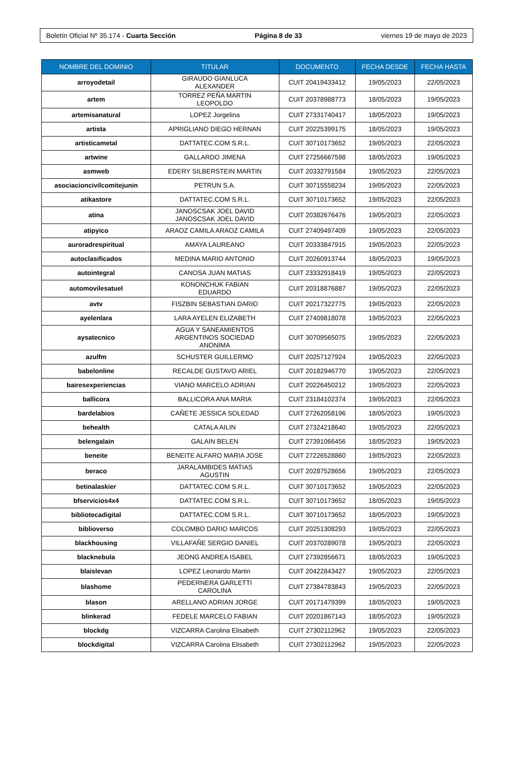Boletín Oficial Nº 35.174 - Cuarta Sección Página 8 de 33 viernes 19 de mayo de 2023
| NOMBRE DEL DOMINIO | TITULAR | DOCUMENTO | FECHA DESDE | FECHA HASTA |
| --- | --- | --- | --- | --- |
| arroyodetail | GIRAUDO GIANLUCA ALEXANDER | CUIT 20419433412 | 19/05/2023 | 22/05/2023 |
| artem | TORREZ PEÑA MARTIN LEOPOLDO | CUIT 20378988773 | 18/05/2023 | 19/05/2023 |
| artemisanatural | LOPEZ Jorgelina | CUIT 27331740417 | 18/05/2023 | 19/05/2023 |
| artista | APRIGLIANO DIEGO HERNAN | CUIT 20225399175 | 18/05/2023 | 19/05/2023 |
| artisticametal | DATTATEC.COM S.R.L. | CUIT 30710173652 | 19/05/2023 | 22/05/2023 |
| artwine | GALLARDO JIMENA | CUIT 27256667598 | 18/05/2023 | 19/05/2023 |
| asmweb | EDERY SILBERSTEIN MARTIN | CUIT 20332791584 | 19/05/2023 | 22/05/2023 |
| asociacioncivilcomitejunin | PETRUN S.A. | CUIT 30715558234 | 19/05/2023 | 22/05/2023 |
| atikastore | DATTATEC.COM S.R.L. | CUIT 30710173652 | 19/05/2023 | 22/05/2023 |
| atina | JANOSCSAK JOEL DAVID JANOSCSAK JOEL DAVID | CUIT 20382676476 | 19/05/2023 | 22/05/2023 |
| atipyico | ARAOZ CAMILA ARAOZ CAMILA | CUIT 27409497409 | 19/05/2023 | 22/05/2023 |
| auroradrespiritual | AMAYA LAUREANO | CUIT 20333847915 | 19/05/2023 | 22/05/2023 |
| autoclasificados | MEDINA MARIO ANTONIO | CUIT 20260913744 | 18/05/2023 | 19/05/2023 |
| autointegral | CANOSA JUAN MATIAS | CUIT 23332918419 | 19/05/2023 | 22/05/2023 |
| automovilesatuel | KONONCHUK FABIAN EDUARDO | CUIT 20318876887 | 19/05/2023 | 22/05/2023 |
| avtv | FISZBIN SEBASTIAN DARIO | CUIT 20217322775 | 19/05/2023 | 22/05/2023 |
| ayelenlara | LARA AYELEN ELIZABETH | CUIT 27409818078 | 19/05/2023 | 22/05/2023 |
| aysatecnico | AGUA Y SANEAMIENTOS ARGENTINOS SOCIEDAD ANONIMA | CUIT 30709565075 | 19/05/2023 | 22/05/2023 |
| azulfm | SCHUSTER GUILLERMO | CUIT 20257127924 | 19/05/2023 | 22/05/2023 |
| babelonline | RECALDE GUSTAVO ARIEL | CUIT 20182946770 | 19/05/2023 | 22/05/2023 |
| bairesexperiencias | VIANO MARCELO ADRIAN | CUIT 20226450212 | 19/05/2023 | 22/05/2023 |
| ballicora | BALLICORA ANA MARIA | CUIT 23184102374 | 19/05/2023 | 22/05/2023 |
| bardelabios | CAÑETE JESSICA SOLEDAD | CUIT 27262058196 | 18/05/2023 | 19/05/2023 |
| behealth | CATALA AILIN | CUIT 27324218640 | 19/05/2023 | 22/05/2023 |
| belengalain | GALAIN BELEN | CUIT 27391066456 | 18/05/2023 | 19/05/2023 |
| beneite | BENEITE ALFARO MARIA JOSE | CUIT 27226528860 | 19/05/2023 | 22/05/2023 |
| beraco | JARALAMBIDES MATIAS AGUSTIN | CUIT 20287528656 | 19/05/2023 | 22/05/2023 |
| betinalaskier | DATTATEC.COM S.R.L. | CUIT 30710173652 | 19/05/2023 | 22/05/2023 |
| bfservicios4x4 | DATTATEC.COM S.R.L. | CUIT 30710173652 | 18/05/2023 | 19/05/2023 |
| bibliotecadigital | DATTATEC.COM S.R.L. | CUIT 30710173652 | 18/05/2023 | 19/05/2023 |
| biblioverso | COLOMBO DARIO MARCOS | CUIT 20251308293 | 19/05/2023 | 22/05/2023 |
| blackhousing | VILLAFAÑE SERGIO DANIEL | CUIT 20370289078 | 19/05/2023 | 22/05/2023 |
| blacknebula | JEONG ANDREA ISABEL | CUIT 27392856671 | 18/05/2023 | 19/05/2023 |
| blaislevan | LOPEZ Leonardo Martin | CUIT 20422843427 | 19/05/2023 | 22/05/2023 |
| blashome | PEDERNERA GARLETTI CAROLINA | CUIT 27384783843 | 19/05/2023 | 22/05/2023 |
| blason | ARELLANO ADRIAN JORGE | CUIT 20171479399 | 18/05/2023 | 19/05/2023 |
| blinkerad | FEDELE MARCELO FABIAN | CUIT 20201867143 | 18/05/2023 | 19/05/2023 |
| blockdg | VIZCARRA Carolina Elisabeth | CUIT 27302112962 | 19/05/2023 | 22/05/2023 |
| blockdigital | VIZCARRA Carolina Elisabeth | CUIT 27302112962 | 19/05/2023 | 22/05/2023 |